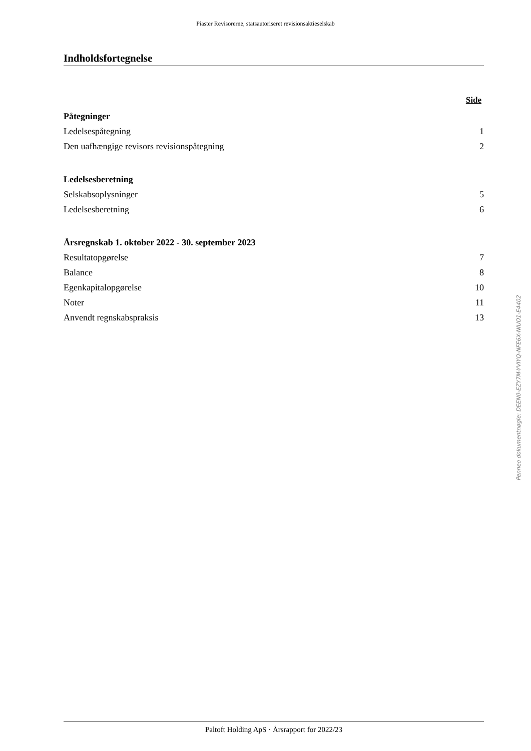Piaster Revisorerne, statsautoriseret revisionsaktieselskab
Indholdsfortegnelse
Side
Påtegninger
Ledelsespåtegning 1
Den uafhængige revisors revisionspåtegning 2
Ledelsesberetning
Selskabsoplysninger 5
Ledelsesberetning 6
Årsregnskab 1. oktober 2022 - 30. september 2023
Resultatopgørelse 7
Balance 8
Egenkapitalopgørelse 10
Noter 11
Anvendt regnskabspraksis 13
Penneo dokumentnøgle: DEEN0-EZY7M-YVIYQ-NFE6X-NIUO1-E4402
Paltoft Holding ApS · Årsrapport for 2022/23